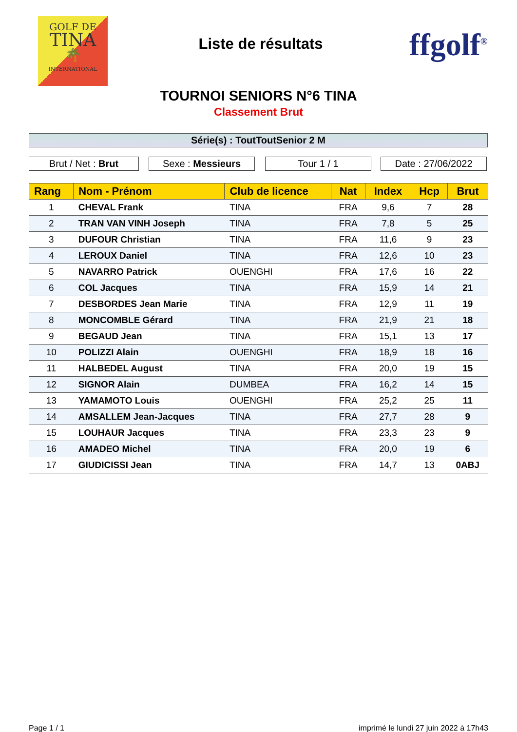GOLF DE
TINA
🌴
INTERNATIONAL
Liste de résultats
ffgolf<sup>®</sup>
TOURNOI SENIORS N°6 TINA
Classement Brut
Série(s) : ToutToutSenior 2 M
Brut / Net : Brut Sexe : Messieurs Tour 1 / 1 Date : 27/06/2022
| Rang | Nom - Prénom | Club de licence | Nat | Index | Hcp | Brut |
| --- | --- | --- | --- | --- | --- | --- |
| 1 | CHEVAL Frank | TINA | FRA | 9,6 | 7 | 28 |
| 2 | TRAN VAN VINH Joseph | TINA | FRA | 7,8 | 5 | 25 |
| 3 | DUFOUR Christian | TINA | FRA | 11,6 | 9 | 23 |
| 4 | LEROUX Daniel | TINA | FRA | 12,6 | 10 | 23 |
| 5 | NAVARRO Patrick | OUENGHI | FRA | 17,6 | 16 | 22 |
| 6 | COL Jacques | TINA | FRA | 15,9 | 14 | 21 |
| 7 | DESBORDES Jean Marie | TINA | FRA | 12,9 | 11 | 19 |
| 8 | MONCOMBLE Gérard | TINA | FRA | 21,9 | 21 | 18 |
| 9 | BEGAUD Jean | TINA | FRA | 15,1 | 13 | 17 |
| 10 | POLIZZI Alain | OUENGHI | FRA | 18,9 | 18 | 16 |
| 11 | HALBEDEL August | TINA | FRA | 20,0 | 19 | 15 |
| 12 | SIGNOR Alain | DUMBEA | FRA | 16,2 | 14 | 15 |
| 13 | YAMAMOTO Louis | OUENGHI | FRA | 25,2 | 25 | 11 |
| 14 | AMSALLEM Jean-Jacques | TINA | FRA | 27,7 | 28 | 9 |
| 15 | LOUHAUR Jacques | TINA | FRA | 23,3 | 23 | 9 |
| 16 | AMADEO Michel | TINA | FRA | 20,0 | 19 | 6 |
| 17 | GIUDICISSI Jean | TINA | FRA | 14,7 | 13 | 0ABJ |
Page 1 / 1
imprimé le lundi 27 juin 2022 à 17h43